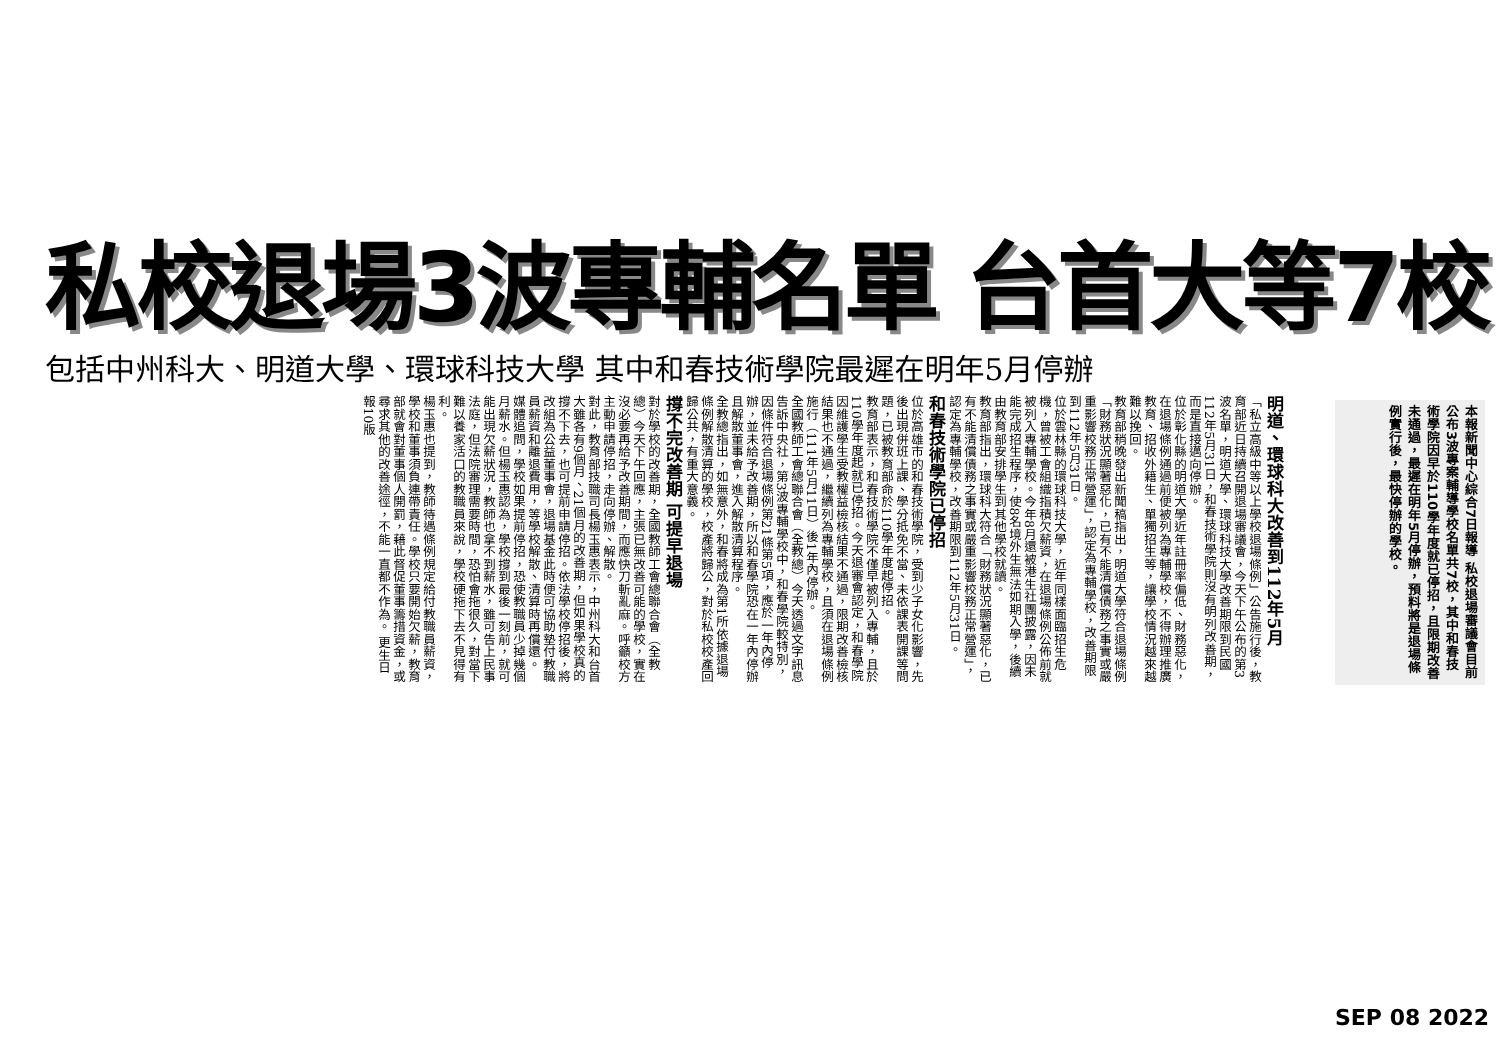本報新聞中心綜合7日報導 私校退場審議會目前公布3波專案輔導學校名單共7校，其中和春技術學院因早於110學年度就已停招，且限期改善未通過，最遲在明年5月停辦，預料將是退場條例實行後，最快停辦的學校。
私校退場3波專輔名單 台首大等7校
包括中州科大、明道大學、環球科技大學 其中和春技術學院最遲在明年5月停辦
明道、環球科大改善到112年5月
「私立高級中等以上學校退場條例」公告施行後，教育部近日持續召開退場審議會，今天下午公布的第3波名單，明道大學、環球科技大學改善期限到民國112年5月31日，和春技術學院則沒有明列改善期，而是直接邁向停辦。
位於彰化縣的明道大學近年註冊率偏低、財務惡化，在退場條例通過前便被列為專輔學校，不得辦理推廣教育、招收外籍生、單獨招生等，讓學校情況越來越難以挽回。
教育部稍晚發出新聞稿指出，明道大學符合退場條例「財務狀況顯著惡化，已有不能清償債務之事實或嚴重影響校務正常營運」，認定為專輔學校，改善期限到112年5月31日。
位於雲林縣的環球科技大學，近年同樣面臨招生危機，曾被工會組織指積欠薪資，在退場條例公佈前就被列入專輔學校。今年8月還被港生社團披露，因未能完成招生程序，使8名境外生無法如期入學，後續由教育部安排學生到其他學校就讀。
教育部指出，環球科大符合「財務狀況顯著惡化，已有不能清償債務之事實或嚴重影響校務正常營運」，認定為專輔學校，改善期限到112年5月31日。
和春技術學院已停招
位於高雄市的和春技術學院，受到少子女化影響，先後出現併班上課、學分抵免不當、未依課表開課等問題，已被教育部命於110學年度起停招。
教育部表示，和春技術學院不僅早被列入專輔，且於110學年度起就已停招。今天退審會認定，和春學院因維護學生受教權益檢核結果不通過，限期改善檢核結果也不通過，繼續列為專輔學校，且須在退場條例施行（111年5月11日）後1年內停辦。
全國教師工會總聯合會（全教總）今天透過文字訊息告訴中央社，第3波專輔學校中，和春學院較特別，因條件符合退場條例第21條第5項，應於一年內停辦，並未給予改善期，所以和春學院恐在一年內停辦且解散董事會，進入解散清算程序。
全教總指出，如無意外，和春將成為第1所依據退場條例解散清算的學校，校產將歸公，對於私校校產回歸公共，有重大意義。
撐不完改善期 可提早退場
對於學校的改善期，全國教師工會總聯合會（全教總）今天下午回應，主張已無改善可能的學校，實在沒必要再給予改善期間，而應快刀斬亂麻。呼籲校方主動申請停招，走向停辦、解散。
對此，教育部技職司長楊玉惠表示，中州科大和台首大雖各有9個月、21個月的改善期，但如果學校真的撐不下去，也可提前申請停招。依法學校停招後，將改組為公益董事會，退場基金此時便可協助墊付教職員薪資和離退費用，等學校解散、清算時再償還。
媒體追問，學校如果提前停招，恐使教職員少掉幾個月薪水。但楊玉惠認為，學校撐到最後一刻前，就可能出現欠薪狀況，教師也拿不到薪水，雖可告上民事法庭，但法院審理需要時間，恐怕會拖很久，對當下難以養家活口的教職員來說，學校硬拖下去不見得有利。
楊玉惠也提到，教師待遇條例規定給付教職員薪資，學校和董事須負連帶責任。學校只要開始欠薪，教育部就會對董事個人開罰，藉此督促董事籌措資金，或尋求其他的改善途徑，不能一直都不作為。 更生日報10版
SEP 08 2022